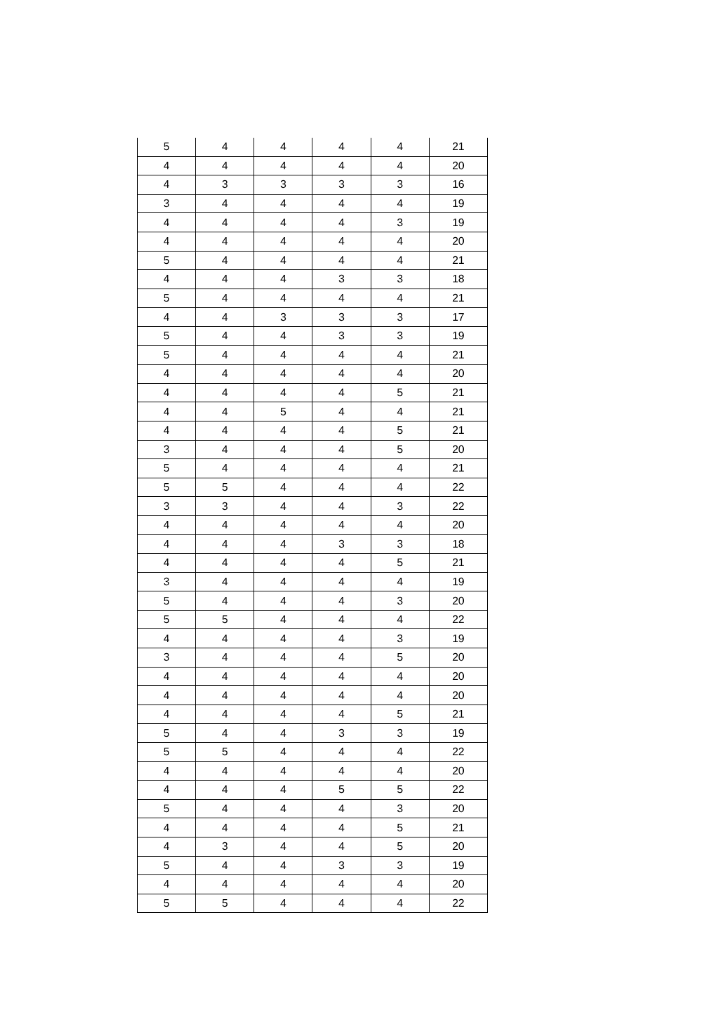| 5 | 4 | 4 | 4 | 4 | 21 |
| 4 | 4 | 4 | 4 | 4 | 20 |
| 4 | 3 | 3 | 3 | 3 | 16 |
| 3 | 4 | 4 | 4 | 4 | 19 |
| 4 | 4 | 4 | 4 | 3 | 19 |
| 4 | 4 | 4 | 4 | 4 | 20 |
| 5 | 4 | 4 | 4 | 4 | 21 |
| 4 | 4 | 4 | 3 | 3 | 18 |
| 5 | 4 | 4 | 4 | 4 | 21 |
| 4 | 4 | 3 | 3 | 3 | 17 |
| 5 | 4 | 4 | 3 | 3 | 19 |
| 5 | 4 | 4 | 4 | 4 | 21 |
| 4 | 4 | 4 | 4 | 4 | 20 |
| 4 | 4 | 4 | 4 | 5 | 21 |
| 4 | 4 | 5 | 4 | 4 | 21 |
| 4 | 4 | 4 | 4 | 5 | 21 |
| 3 | 4 | 4 | 4 | 5 | 20 |
| 5 | 4 | 4 | 4 | 4 | 21 |
| 5 | 5 | 4 | 4 | 4 | 22 |
| 3 | 3 | 4 | 4 | 3 | 22 |
| 4 | 4 | 4 | 4 | 4 | 20 |
| 4 | 4 | 4 | 3 | 3 | 18 |
| 4 | 4 | 4 | 4 | 5 | 21 |
| 3 | 4 | 4 | 4 | 4 | 19 |
| 5 | 4 | 4 | 4 | 3 | 20 |
| 5 | 5 | 4 | 4 | 4 | 22 |
| 4 | 4 | 4 | 4 | 3 | 19 |
| 3 | 4 | 4 | 4 | 5 | 20 |
| 4 | 4 | 4 | 4 | 4 | 20 |
| 4 | 4 | 4 | 4 | 4 | 20 |
| 4 | 4 | 4 | 4 | 5 | 21 |
| 5 | 4 | 4 | 3 | 3 | 19 |
| 5 | 5 | 4 | 4 | 4 | 22 |
| 4 | 4 | 4 | 4 | 4 | 20 |
| 4 | 4 | 4 | 5 | 5 | 22 |
| 5 | 4 | 4 | 4 | 3 | 20 |
| 4 | 4 | 4 | 4 | 5 | 21 |
| 4 | 3 | 4 | 4 | 5 | 20 |
| 5 | 4 | 4 | 3 | 3 | 19 |
| 4 | 4 | 4 | 4 | 4 | 20 |
| 5 | 5 | 4 | 4 | 4 | 22 |